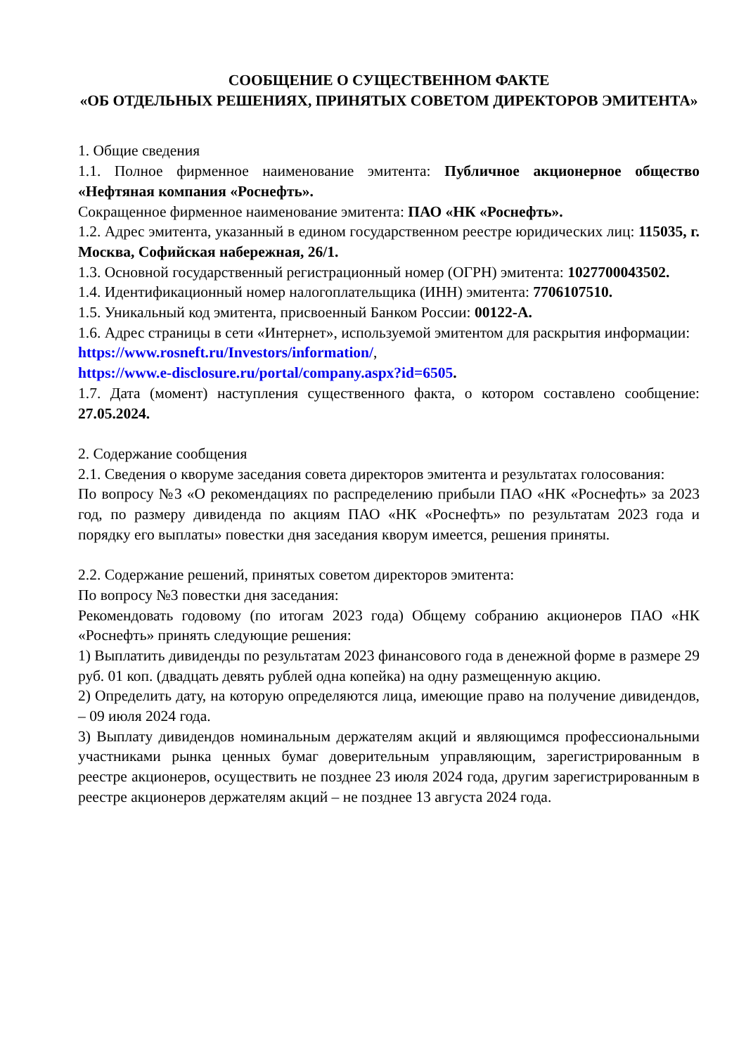СООБЩЕНИЕ О СУЩЕСТВЕННОМ ФАКТЕ
«ОБ ОТДЕЛЬНЫХ РЕШЕНИЯХ, ПРИНЯТЫХ СОВЕТОМ ДИРЕКТОРОВ ЭМИТЕНТА»
1. Общие сведения
1.1. Полное фирменное наименование эмитента: Публичное акционерное общество «Нефтяная компания «Роснефть».
Сокращенное фирменное наименование эмитента: ПАО «НК «Роснефть».
1.2. Адрес эмитента, указанный в едином государственном реестре юридических лиц: 115035, г. Москва, Софийская набережная, 26/1.
1.3. Основной государственный регистрационный номер (ОГРН) эмитента: 1027700043502.
1.4. Идентификационный номер налогоплательщика (ИНН) эмитента: 7706107510.
1.5. Уникальный код эмитента, присвоенный Банком России: 00122-A.
1.6. Адрес страницы в сети «Интернет», используемой эмитентом для раскрытия информации:
https://www.rosneft.ru/Investors/information/,
https://www.e-disclosure.ru/portal/company.aspx?id=6505.
1.7. Дата (момент) наступления существенного факта, о котором составлено сообщение: 27.05.2024.
2. Содержание сообщения
2.1. Сведения о кворуме заседания совета директоров эмитента и результатах голосования:
По вопросу №3 «О рекомендациях по распределению прибыли ПАО «НК «Роснефть» за 2023 год, по размеру дивиденда по акциям ПАО «НК «Роснефть» по результатам 2023 года и порядку его выплаты» повестки дня заседания кворум имеется, решения приняты.
2.2. Содержание решений, принятых советом директоров эмитента:
По вопросу №3 повестки дня заседания:
Рекомендовать годовому (по итогам 2023 года) Общему собранию акционеров ПАО «НК «Роснефть» принять следующие решения:
1) Выплатить дивиденды по результатам 2023 финансового года в денежной форме в размере 29 руб. 01 коп. (двадцать девять рублей одна копейка) на одну размещенную акцию.
2) Определить дату, на которую определяются лица, имеющие право на получение дивидендов, – 09 июля 2024 года.
3) Выплату дивидендов номинальным держателям акций и являющимся профессиональными участниками рынка ценных бумаг доверительным управляющим, зарегистрированным в реестре акционеров, осуществить не позднее 23 июля 2024 года, другим зарегистрированным в реестре акционеров держателям акций – не позднее 13 августа 2024 года.